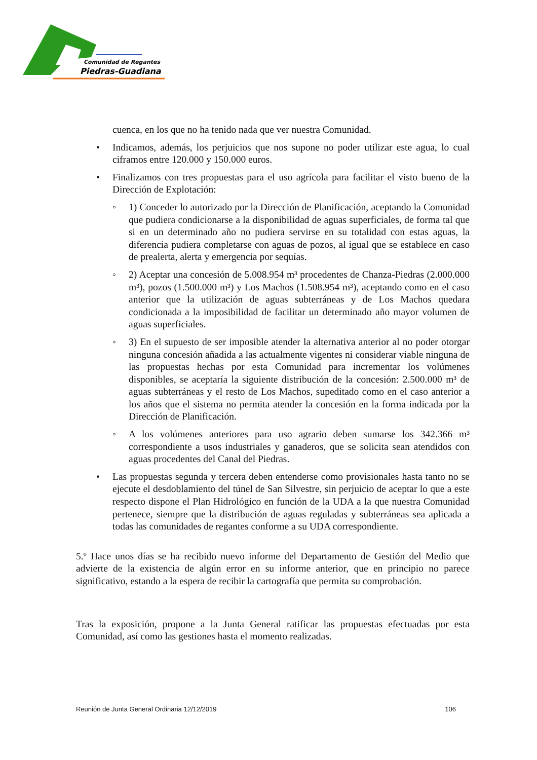Comunidad de Regantes
Piedras-Guadiana
cuenca, en los que no ha tenido nada que ver nuestra Comunidad.
• Indicamos, además, los perjuicios que nos supone no poder utilizar este agua, lo cual ciframos entre 120.000 y 150.000 euros.
• Finalizamos con tres propuestas para el uso agrícola para facilitar el visto bueno de la Dirección de Explotación:
◦ 1) Conceder lo autorizado por la Dirección de Planificación, aceptando la Comunidad que pudiera condicionarse a la disponibilidad de aguas superficiales, de forma tal que si en un determinado año no pudiera servirse en su totalidad con estas aguas, la diferencia pudiera completarse con aguas de pozos, al igual que se establece en caso de prealerta, alerta y emergencia por sequías.
◦ 2) Aceptar una concesión de 5.008.954 m³ procedentes de Chanza-Piedras (2.000.000 m³), pozos (1.500.000 m³) y Los Machos (1.508.954 m³), aceptando como en el caso anterior que la utilización de aguas subterráneas y de Los Machos quedara condicionada a la imposibilidad de facilitar un determinado año mayor volumen de aguas superficiales.
◦ 3) En el supuesto de ser imposible atender la alternativa anterior al no poder otorgar ninguna concesión añadida a las actualmente vigentes ni considerar viable ninguna de las propuestas hechas por esta Comunidad para incrementar los volúmenes disponibles, se aceptaría la siguiente distribución de la concesión: 2.500.000 m³ de aguas subterráneas y el resto de Los Machos, supeditado como en el caso anterior a los años que el sistema no permita atender la concesión en la forma indicada por la Dirección de Planificación.
◦ A los volúmenes anteriores para uso agrario deben sumarse los 342.366 m³ correspondiente a usos industriales y ganaderos, que se solicita sean atendidos con aguas procedentes del Canal del Piedras.
• Las propuestas segunda y tercera deben entenderse como provisionales hasta tanto no se ejecute el desdoblamiento del túnel de San Silvestre, sin perjuicio de aceptar lo que a este respecto dispone el Plan Hidrológico en función de la UDA a la que nuestra Comunidad pertenece, siempre que la distribución de aguas reguladas y subterráneas sea aplicada a todas las comunidades de regantes conforme a su UDA correspondiente.
5.º Hace unos días se ha recibido nuevo informe del Departamento de Gestión del Medio que advierte de la existencia de algún error en su informe anterior, que en principio no parece significativo, estando a la espera de recibir la cartografía que permita su comprobación.
Tras la exposición, propone a la Junta General ratificar las propuestas efectuadas por esta Comunidad, así como las gestiones hasta el momento realizadas.
Reunión de Junta General Ordinaria 12/12/2019 106